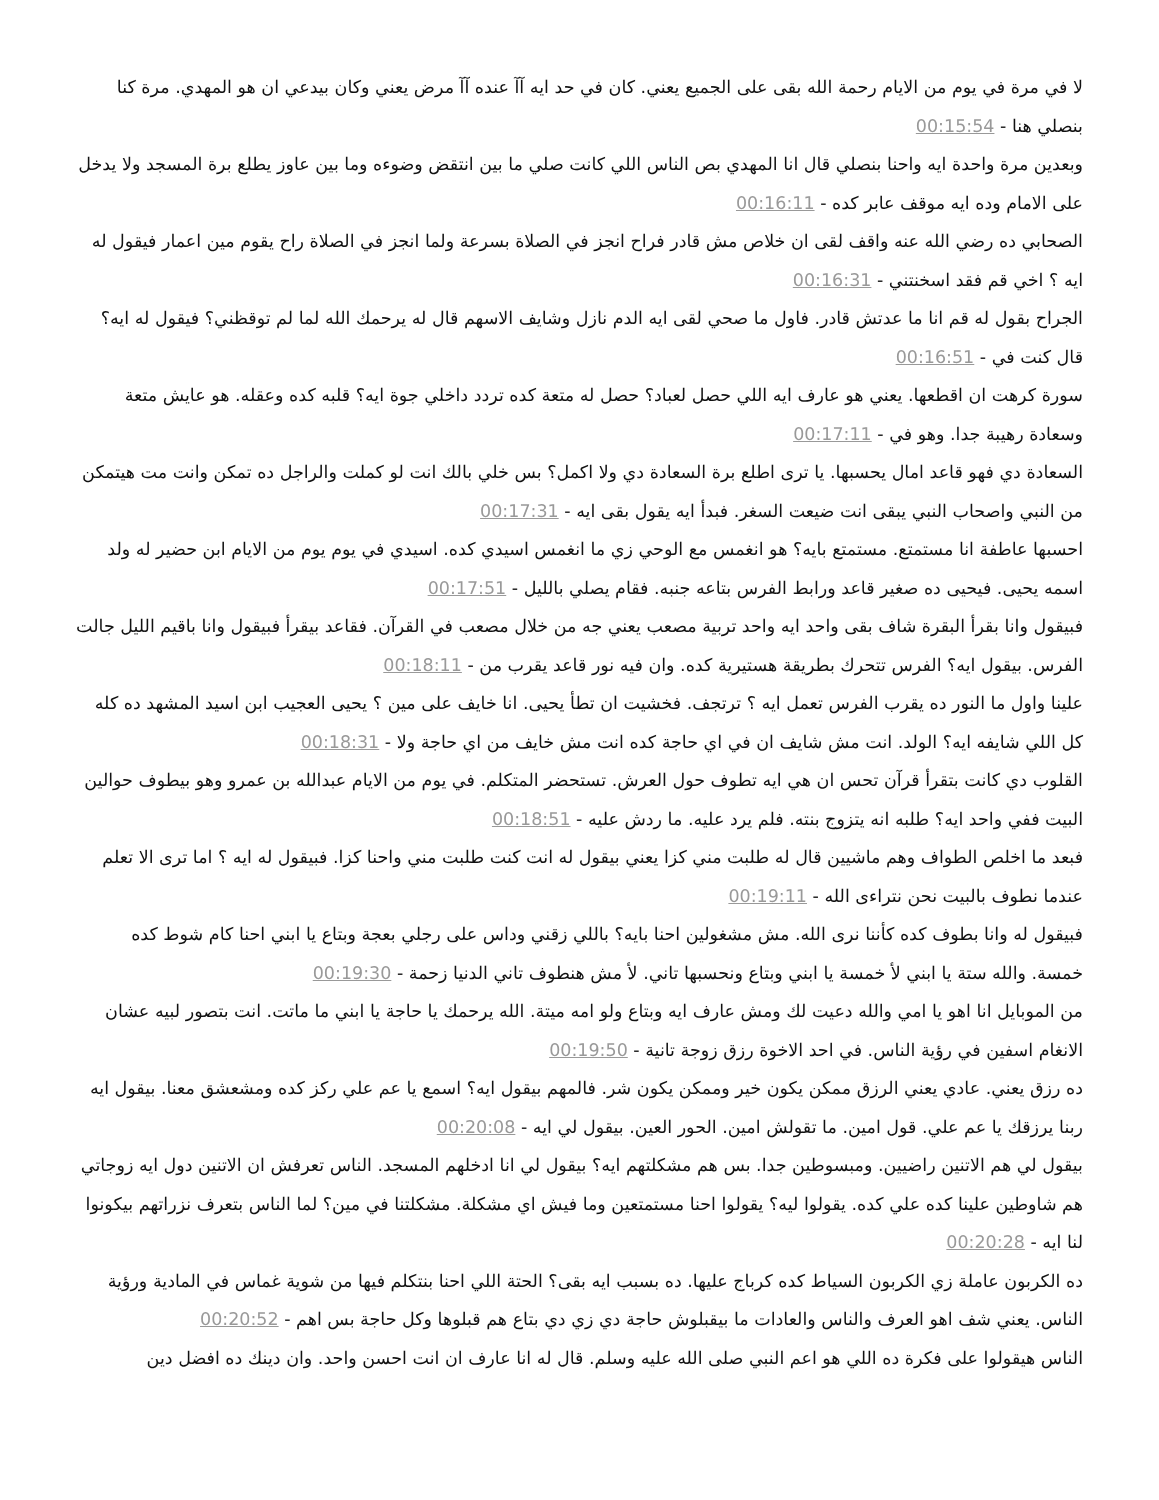لا في مرة في يوم من الايام رحمة الله بقى على الجميع يعني. كان في حد ايه آآ عنده آآ مرض يعني وكان بيدعي ان هو المهدي. مرة كنا بنصلي هنا - 00:15:54
وبعدين مرة واحدة ايه واحنا بنصلي قال انا المهدي بص الناس اللي كانت صلي ما بين انتقض وضوءه وما بين عاوز يطلع برة المسجد ولا يدخل على الامام وده ايه موقف عابر كده - 00:16:11
الصحابي ده رضي الله عنه واقف لقى ان خلاص مش قادر فراح انجز في الصلاة بسرعة ولما انجز في الصلاة راح يقوم مين اعمار فيقول له ايه ؟ اخي قم فقد اسخنتني - 00:16:31
الجراح بقول له قم انا ما عدتش قادر. فاول ما صحي لقى ايه الدم نازل وشايف الاسهم قال له يرحمك الله لما لم توقظني؟ فيقول له ايه؟ قال كنت في - 00:16:51
سورة كرهت ان اقطعها. يعني هو عارف ايه اللي حصل لعباد؟ حصل له متعة كده تردد داخلي جوة ايه؟ قلبه كده وعقله. هو عايش متعة وسعادة رهيبة جدا. وهو في - 00:17:11
السعادة دي فهو قاعد امال يحسبها. يا ترى اطلع برة السعادة دي ولا اكمل؟ بس خلي بالك انت لو كملت والراجل ده تمكن وانت مت هيتمكن من النبي واصحاب النبي يبقى انت ضيعت السغر. فبدأ ايه يقول بقى ايه - 00:17:31
احسبها عاطفة انا مستمتع. مستمتع بايه؟ هو انغمس مع الوحي زي ما انغمس اسيدي كده. اسيدي في يوم يوم من الايام ابن حضير له ولد اسمه يحيى. فيحيى ده صغير قاعد ورابط الفرس بتاعه جنبه. فقام يصلي بالليل - 00:17:51
فبيقول وانا بقرأ البقرة شاف بقى واحد ايه واحد تربية مصعب يعني جه من خلال مصعب في القرآن. فقاعد بيقرأ فبيقول وانا باقيم الليل جالت الفرس. بيقول ايه؟ الفرس تتحرك بطريقة هستيرية كده. وان فيه نور قاعد يقرب من - 00:18:11
علينا واول ما النور ده يقرب الفرس تعمل ايه ؟ ترتجف. فخشيت ان تطأ يحيى. انا خايف على مين ؟ يحيى العجيب ابن اسيد المشهد ده كله كل اللي شايفه ايه؟ الولد. انت مش شايف ان في اي حاجة كده انت مش خايف من اي حاجة ولا - 00:18:31
القلوب دي كانت بتقرأ قرآن تحس ان هي ايه تطوف حول العرش. تستحضر المتكلم. في يوم من الايام عبدالله بن عمرو وهو بيطوف حوالين البيت ففي واحد ايه؟ طلبه انه يتزوج بنته. فلم يرد عليه. ما ردش عليه - 00:18:51
فبعد ما اخلص الطواف وهم ماشيين قال له طلبت مني كزا يعني بيقول له انت كنت طلبت مني واحنا كزا. فبيقول له ايه ؟ اما ترى الا تعلم عندما نطوف بالبيت نحن نتراءى الله - 00:19:11
فبيقول له وانا بطوف كده كأننا نرى الله. مش مشغولين احنا بايه؟ باللي زقني وداس على رجلي بعجة وبتاع يا ابني احنا كام شوط كده خمسة. والله ستة يا ابني لأ خمسة يا ابني وبتاع ونحسبها تاني. لأ مش هنطوف تاني الدنيا زحمة - 00:19:30
من الموبايل انا اهو يا امي والله دعيت لك ومش عارف ايه وبتاع ولو امه ميتة. الله يرحمك يا حاجة يا ابني ما ماتت. انت بتصور لبيه عشان الانغام اسفين في رؤية الناس. في احد الاخوة رزق زوجة تانية - 00:19:50
ده رزق يعني. عادي يعني الرزق ممكن يكون خير وممكن يكون شر. فالمهم بيقول ايه؟ اسمع يا عم علي ركز كده ومشعشق معنا. بيقول ايه ربنا يرزقك يا عم علي. قول امين. ما تقولش امين. الحور العين. بيقول لي ايه - 00:20:08
بيقول لي هم الاتنين راضيين. ومبسوطين جدا. بس هم مشكلتهم ايه؟ بيقول لي انا ادخلهم المسجد. الناس تعرفش ان الاتنين دول ايه زوجاتي هم شاوطين علينا كده علي كده. يقولوا ليه؟ يقولوا احنا مستمتعين وما فيش اي مشكلة. مشكلتنا في مين؟ لما الناس بتعرف نزراتهم بيكونوا لنا ايه - 00:20:28
ده الكربون عاملة زي الكربون السياط كده كرباج عليها. ده بسبب ايه بقى؟ الحتة اللي احنا بنتكلم فيها من شوية غماس في المادية ورؤية الناس. يعني شف اهو العرف والناس والعادات ما بيقبلوش حاجة دي زي دي بتاع هم قبلوها وكل حاجة بس اهم - 00:20:52
الناس هيقولوا على فكرة ده اللي هو اعم النبي صلى الله عليه وسلم. قال له انا عارف ان انت احسن واحد. وان دينك ده افضل دين